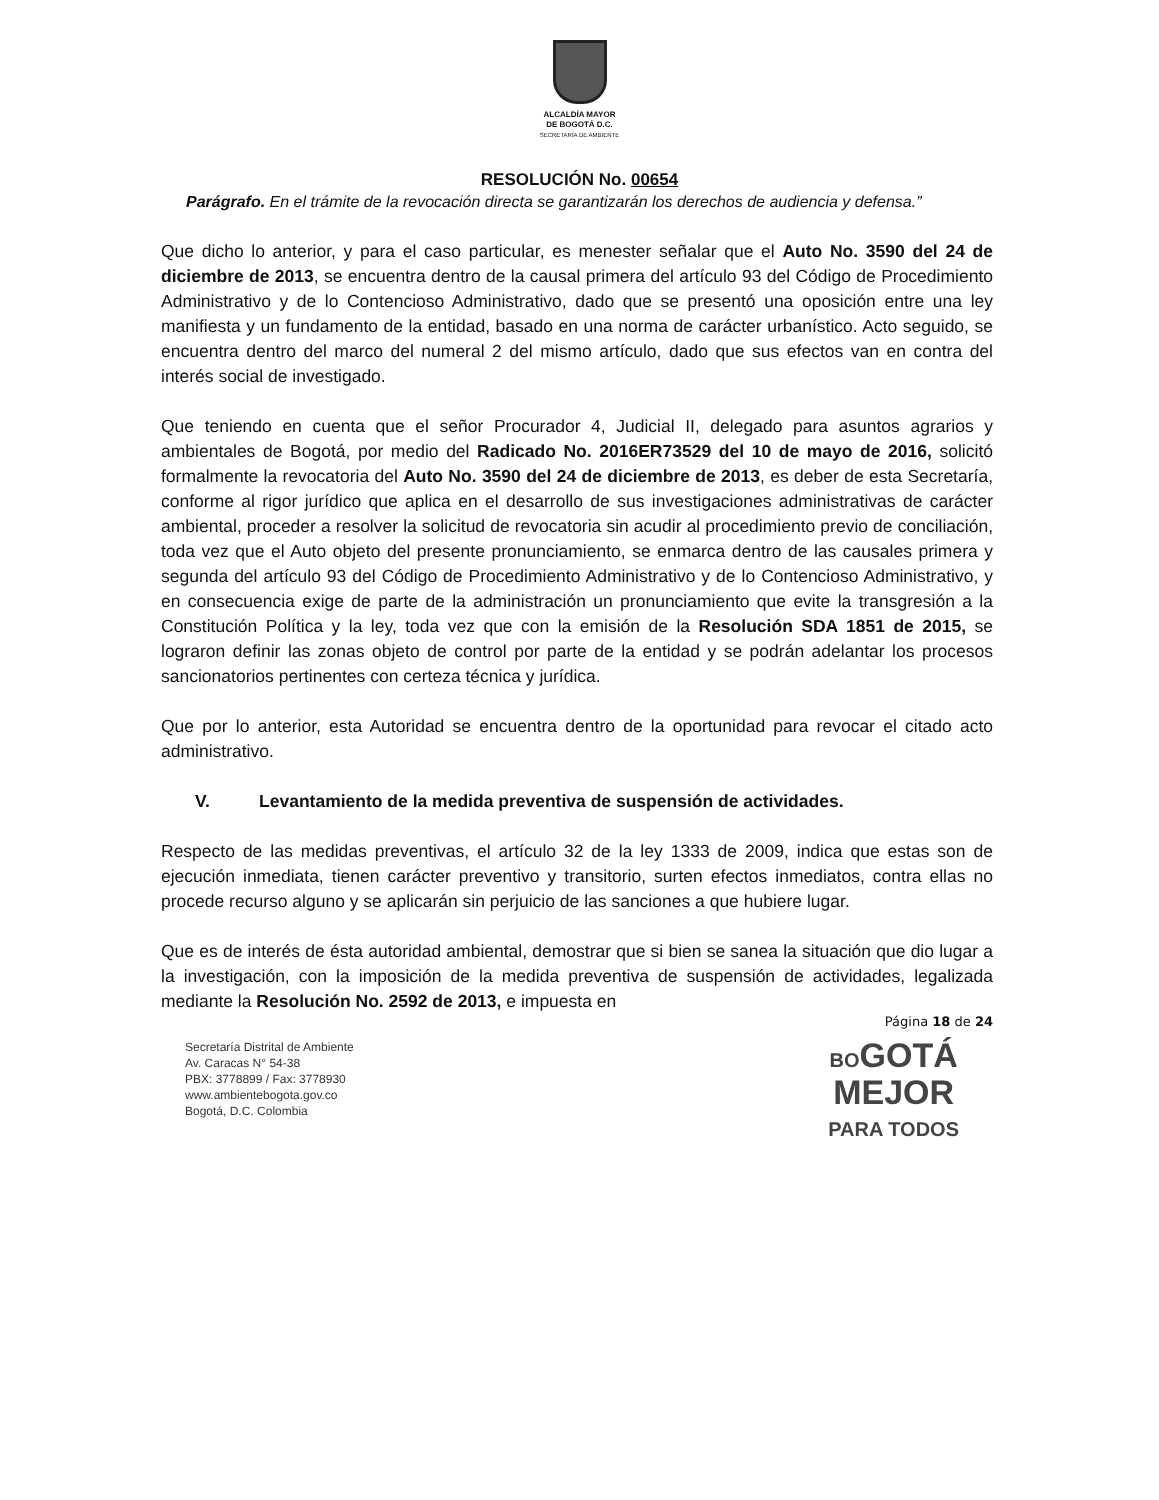ALCALDÍA MAYOR
DE BOGOTÁ D.C.
SECRETARÍA DE AMBIENTE
RESOLUCIÓN No. 00654
Parágrafo. En el trámite de la revocación directa se garantizarán los derechos de audiencia y defensa.”
Que dicho lo anterior, y para el caso particular, es menester señalar que el Auto No. 3590 del 24 de diciembre de 2013, se encuentra dentro de la causal primera del artículo 93 del Código de Procedimiento Administrativo y de lo Contencioso Administrativo, dado que se presentó una oposición entre una ley manifiesta y un fundamento de la entidad, basado en una norma de carácter urbanístico. Acto seguido, se encuentra dentro del marco del numeral 2 del mismo artículo, dado que sus efectos van en contra del interés social de investigado.
Que teniendo en cuenta que el señor Procurador 4, Judicial II, delegado para asuntos agrarios y ambientales de Bogotá, por medio del Radicado No. 2016ER73529 del 10 de mayo de 2016, solicitó formalmente la revocatoria del Auto No. 3590 del 24 de diciembre de 2013, es deber de esta Secretaría, conforme al rigor jurídico que aplica en el desarrollo de sus investigaciones administrativas de carácter ambiental, proceder a resolver la solicitud de revocatoria sin acudir al procedimiento previo de conciliación, toda vez que el Auto objeto del presente pronunciamiento, se enmarca dentro de las causales primera y segunda del artículo 93 del Código de Procedimiento Administrativo y de lo Contencioso Administrativo, y en consecuencia exige de parte de la administración un pronunciamiento que evite la transgresión a la Constitución Política y la ley, toda vez que con la emisión de la Resolución SDA 1851 de 2015, se lograron definir las zonas objeto de control por parte de la entidad y se podrán adelantar los procesos sancionatorios pertinentes con certeza técnica y jurídica.
Que por lo anterior, esta Autoridad se encuentra dentro de la oportunidad para revocar el citado acto administrativo.
V. Levantamiento de la medida preventiva de suspensión de actividades.
Respecto de las medidas preventivas, el artículo 32 de la ley 1333 de 2009, indica que estas son de ejecución inmediata, tienen carácter preventivo y transitorio, surten efectos inmediatos, contra ellas no procede recurso alguno y se aplicarán sin perjuicio de las sanciones a que hubiere lugar.
Que es de interés de ésta autoridad ambiental, demostrar que si bien se sanea la situación que dio lugar a la investigación, con la imposición de la medida preventiva de suspensión de actividades, legalizada mediante la Resolución No. 2592 de 2013, e impuesta en
Página 18 de 24
Secretaría Distrital de Ambiente
Av. Caracas N° 54-38
PBX: 3778899 / Fax: 3778930
www.ambientebogota.gov.co
Bogotá, D.C. Colombia
BOGOTÁ
MEJOR
PARA TODOS